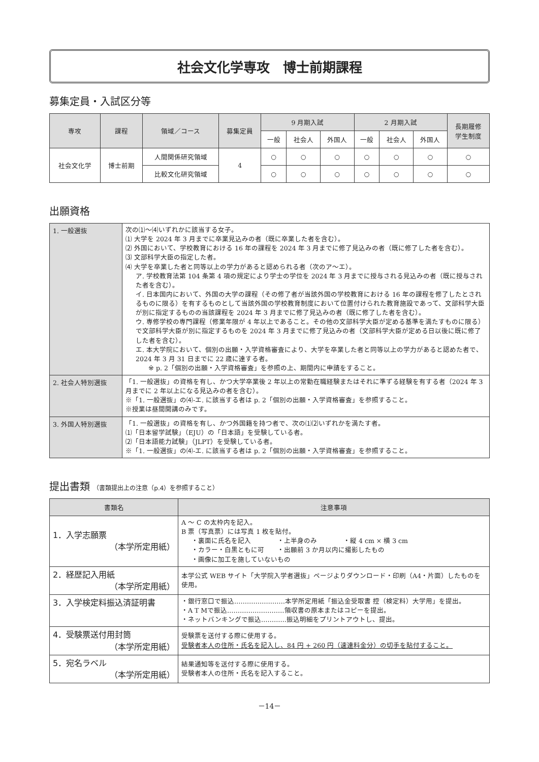社会文化学専攻　博士前期課程
募集定員・入試区分等
| 専攻 | 課程 | 領域／コース | 募集定員 | 9 月期入試 | | | 2 月期入試 | | | 長期履修 学生制度 |
| --- | --- | --- | --- | --- | --- | --- | --- | --- | --- | --- |
| | | | | 一般 | 社会人 | 外国人 | 一般 | 社会人 | 外国人 | |
| 社会文化学 | 博士前期 | 人間関係研究領域 | 4 | ○ | ○ | ○ | ○ | ○ | ○ | ○ |
| | | 比較文化研究領域 | | ○ | ○ | ○ | ○ | ○ | ○ | ○ |
出願資格
| 1. 一般選抜 | 次の⑴〜⑷いずれかに該当する女子。 ⑴ 大学を 2024 年 3 月までに卒業見込みの者（既に卒業した者を含む）。 ⑵ 外国において、学校教育における 16 年の課程を 2024 年 3 月までに修了見込みの者（既に修了した者を含む）。 ⑶ 文部科学大臣の指定した者。 ⑷ 大学を卒業した者と同等以上の学力があると認められる者（次のア〜エ）。 ア. 学校教育法第 104 条第 4 項の規定により学士の学位を 2024 年 3 月までに授与される見込みの者（既に授与された者を含む）。 イ. 日本国内において、外国の大学の課程（その修了者が当該外国の学校教育における 16 年の課程を修了したとされるものに限る）を有するものとして当該外国の学校教育制度において位置付けられた教育施設であって、文部科学大臣が別に指定するものの当該課程を 2024 年 3 月までに修了見込みの者（既に修了した者を含む）。 ウ. 専修学校の専門課程（修業年限が 4 年以上であること。その他の文部科学大臣が定める基準を満たすものに限る）で文部科学大臣が別に指定するものを 2024 年 3 月までに修了見込みの者（文部科学大臣が定める日以後に既に修了した者を含む）。 エ. 本大学院において、個別の出願・入学資格審査により、大学を卒業した者と同等以上の学力があると認めた者で、2024 年 3 月 31 日までに 22 歳に達する者。 ※ p. 2「個別の出願・入学資格審査」を参照の上、期間内に申請をすること。 |
| 2. 社会人特別選抜 | 「1. 一般選抜」の資格を有し、かつ大学卒業後 2 年以上の常勤在職経験またはそれに準ずる経験を有する者（2024 年 3 月までに 2 年以上になる見込みの者を含む）。 ※「1. 一般選抜」の⑷-エ. に該当する者は p. 2「個別の出願・入学資格審査」を参照すること。 ※授業は昼間開講のみです。 |
| 3. 外国人特別選抜 | 「1. 一般選抜」の資格を有し、かつ外国籍を持つ者で、次の⑴⑵いずれかを満たす者。 ⑴「日本留学試験」（EJU）の「日本語」を受験している者。 ⑵「日本語能力試験」（JLPT）を受験している者。 ※「1. 一般選抜」の⑷-エ. に該当する者は p. 2「個別の出願・入学資格審査」を参照すること。 |
提出書類 （書類提出上の注意（p.4）を参照すること）
| 書類名 | 注意事項 |
| --- | --- |
| 1．入学志願票 （本学所定用紙） | A 〜 C の太枠内を記入。 B 票（写真票）には写真 1 枚を貼付。 ・裏面に氏名を記入 ・上半身のみ ・縦 4 cm × 横 3 cm ・カラー・白黒ともに可 ・出願前 3 か月以内に撮影したもの ・画像に加工を施していないもの |
| 2．経歴記入用紙 （本学所定用紙） | 本学公式 WEB サイト「大学院入学者選抜」ページよりダウンロード・印刷（A4・片面）したものを使用。 |
| 3．入学検定料振込済証明書 | ・銀行窓口で振込……………………本学所定用紙「振込金受取書 控（検定料）大学用」を提出。 ・A T Mで振込………………………領収書の原本またはコピーを提出。 ・ネットバンキングで振込…………振込明細をプリントアウトし、提出。 |
| 4．受験票送付用封筒 （本学所定用紙） | 受験票を送付する際に使用する。 受験者本人の住所・氏名を記入し、84 円 + 260 円（速達料金分）の切手を貼付すること。 |
| 5．宛名ラベル （本学所定用紙） | 結果通知等を送付する際に使用する。 受験者本人の住所・氏名を記入すること。 |
－14－